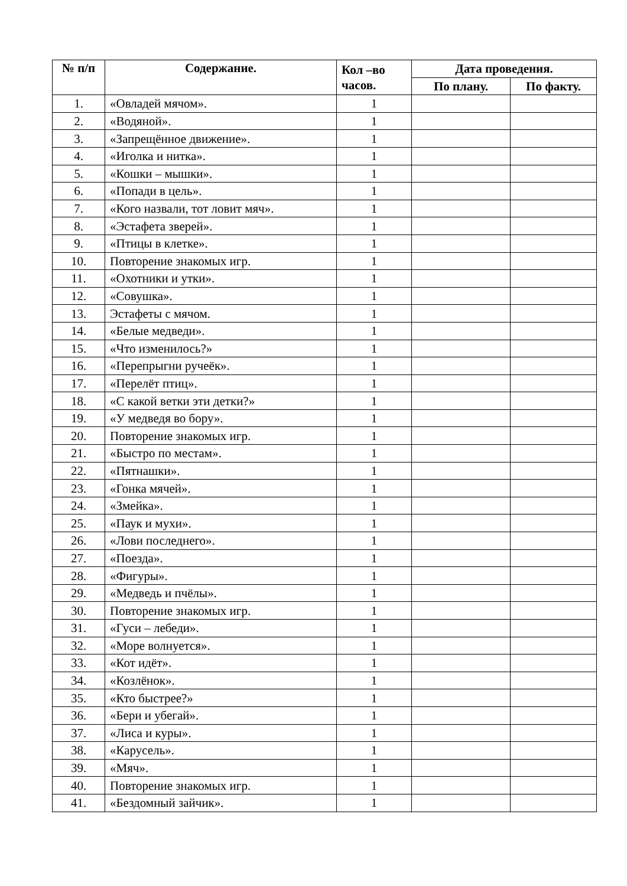| № п/п | Содержание. | Кол –во часов. | Дата проведения. | |
| --- | --- | --- | --- | --- |
| | | | По плану. | По факту. |
| 1. | «Овладей мячом». | 1 | | |
| 2. | «Водяной». | 1 | | |
| 3. | «Запрещённое движение». | 1 | | |
| 4. | «Иголка и нитка». | 1 | | |
| 5. | «Кошки – мышки». | 1 | | |
| 6. | «Попади в цель». | 1 | | |
| 7. | «Кого назвали, тот ловит мяч». | 1 | | |
| 8. | «Эстафета зверей». | 1 | | |
| 9. | «Птицы в клетке». | 1 | | |
| 10. | Повторение знакомых игр. | 1 | | |
| 11. | «Охотники и утки». | 1 | | |
| 12. | «Совушка». | 1 | | |
| 13. | Эстафеты с мячом. | 1 | | |
| 14. | «Белые медведи». | 1 | | |
| 15. | «Что изменилось?» | 1 | | |
| 16. | «Перепрыгни ручеёк». | 1 | | |
| 17. | «Перелёт птиц». | 1 | | |
| 18. | «С какой ветки эти детки?» | 1 | | |
| 19. | «У медведя во бору». | 1 | | |
| 20. | Повторение знакомых игр. | 1 | | |
| 21. | «Быстро по местам». | 1 | | |
| 22. | «Пятнашки». | 1 | | |
| 23. | «Гонка мячей». | 1 | | |
| 24. | «Змейка». | 1 | | |
| 25. | «Паук и мухи». | 1 | | |
| 26. | «Лови последнего». | 1 | | |
| 27. | «Поезда». | 1 | | |
| 28. | «Фигуры». | 1 | | |
| 29. | «Медведь и пчёлы». | 1 | | |
| 30. | Повторение знакомых игр. | 1 | | |
| 31. | «Гуси – лебеди». | 1 | | |
| 32. | «Море волнуется». | 1 | | |
| 33. | «Кот идёт». | 1 | | |
| 34. | «Козлёнок». | 1 | | |
| 35. | «Кто быстрее?» | 1 | | |
| 36. | «Бери и убегай». | 1 | | |
| 37. | «Лиса и куры». | 1 | | |
| 38. | «Карусель». | 1 | | |
| 39. | «Мяч». | 1 | | |
| 40. | Повторение знакомых игр. | 1 | | |
| 41. | «Бездомный зайчик». | 1 | | |